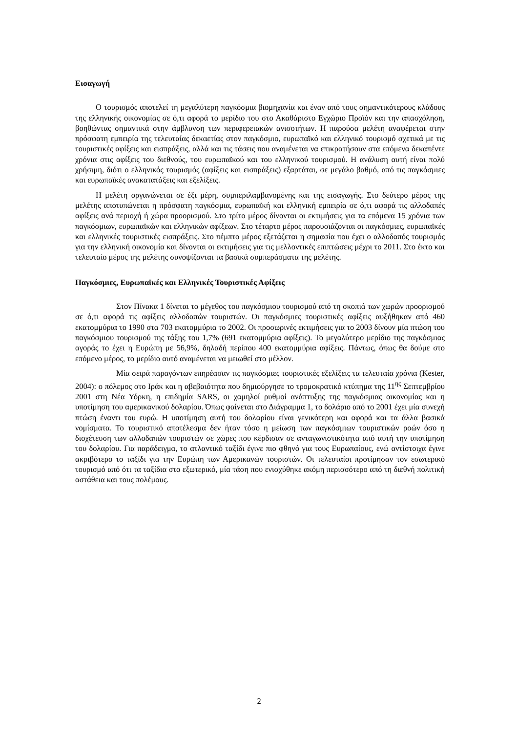Εισαγωγή
Ο τουρισμός αποτελεί τη μεγαλύτερη παγκόσμια βιομηχανία και έναν από τους σημαντικότερους κλάδους της ελληνικής οικονομίας σε ό,τι αφορά το μερίδιο του στο Ακαθάριστο Εγχώριο Προϊόν και την απασχόληση, βοηθώντας σημαντικά στην άμβλυνση των περιφερειακών ανισοτήτων. Η παρούσα μελέτη αναφέρεται στην πρόσφατη εμπειρία της τελευταίας δεκαετίας στον παγκόσμιο, ευρωπαϊκό και ελληνικό τουρισμό σχετικά με τις τουριστικές αφίξεις και εισπράξεις, αλλά και τις τάσεις που αναμένεται να επικρατήσουν στα επόμενα δεκαπέντε χρόνια στις αφίξεις του διεθνούς, του ευρωπαϊκού και του ελληνικού τουρισμού. Η ανάλυση αυτή είναι πολύ χρήσιμη, διότι ο ελληνικός τουρισμός (αφίξεις και εισπράξεις) εξαρτάται, σε μεγάλο βαθμό, από τις παγκόσμιες και ευρωπαϊκές ανακατατάξεις και εξελίξεις.
Η μελέτη οργανώνεται σε έξι μέρη, συμπεριλαμβανομένης και της εισαγωγής. Στο δεύτερο μέρος της μελέτης αποτυπώνεται η πρόσφατη παγκόσμια, ευρωπαϊκή και ελληνική εμπειρία σε ό,τι αφορά τις αλλοδαπές αφίξεις ανά περιοχή ή χώρα προορισμού. Στο τρίτο μέρος δίνονται οι εκτιμήσεις για τα επόμενα 15 χρόνια των παγκόσμιων, ευρωπαϊκών και ελληνικών αφίξεων. Στο τέταρτο μέρος παρουσιάζονται οι παγκόσμιες, ευρωπαϊκές και ελληνικές τουριστικές εισπράξεις. Στο πέμπτο μέρος εξετάζεται η σημασία που έχει ο αλλοδαπός τουρισμός για την ελληνική οικονομία και δίνονται οι εκτιμήσεις για τις μελλοντικές επιπτώσεις μέχρι το 2011. Στο έκτο και τελευταίο μέρος της μελέτης συνοψίζονται τα βασικά συμπεράσματα της μελέτης.
Παγκόσμιες, Ευρωπαϊκές και Ελληνικές Τουριστικές Αφίξεις
Στον Πίνακα 1 δίνεται το μέγεθος του παγκόσμιου τουρισμού από τη σκοπιά των χωρών προορισμού σε ό,τι αφορά τις αφίξεις αλλοδαπών τουριστών. Οι παγκόσμιες τουριστικές αφίξεις αυξήθηκαν από 460 εκατομμύρια το 1990 στα 703 εκατομμύρια το 2002. Οι προσωρινές εκτιμήσεις για το 2003 δίνουν μία πτώση του παγκόσμιου τουρισμού της τάξης του 1,7% (691 εκατομμύρια αφίξεις). Το μεγαλύτερο μερίδιο της παγκόσμιας αγοράς το έχει η Ευρώπη με 56,9%, δηλαδή περίπου 400 εκατομμύρια αφίξεις. Πάντως, όπως θα δούμε στο επόμενο μέρος, το μερίδιο αυτό αναμένεται να μειωθεί στο μέλλον.
Μία σειρά παραγόντων επηρέασαν τις παγκόσμιες τουριστικές εξελίξεις τα τελευταία χρόνια (Kester, 2004): ο πόλεμος στο Ιράκ και η αβεβαιότητα που δημιούργησε το τρομοκρατικό κτύπημα της 11<sup>ης</sup> Σεπτεμβρίου 2001 στη Νέα Υόρκη, η επιδημία SARS, οι χαμηλοί ρυθμοί ανάπτυξης της παγκόσμιας οικονομίας και η υποτίμηση του αμερικανικού δολαρίου. Όπως φαίνεται στο Διάγραμμα 1, το δολάριο από το 2001 έχει μία συνεχή πτώση έναντι του ευρώ. Η υποτίμηση αυτή του δολαρίου είναι γενικότερη και αφορά και τα άλλα βασικά νομίσματα. Το τουριστικό αποτέλεσμα δεν ήταν τόσο η μείωση των παγκόσμιων τουριστικών ροών όσο η διοχέτευση των αλλοδαπών τουριστών σε χώρες που κέρδισαν σε ανταγωνιστικότητα από αυτή την υποτίμηση του δολαρίου. Για παράδειγμα, το ατλαντικό ταξίδι έγινε πιο φθηνό για τους Ευρωπαίους, ενώ αντίστοιχα έγινε ακριβότερο το ταξίδι για την Ευρώπη των Αμερικανών τουριστών. Οι τελευταίοι προτίμησαν τον εσωτερικό τουρισμό από ότι τα ταξίδια στο εξωτερικό, μία τάση που ενισχύθηκε ακόμη περισσότερο από τη διεθνή πολιτική αστάθεια και τους πολέμους.
2